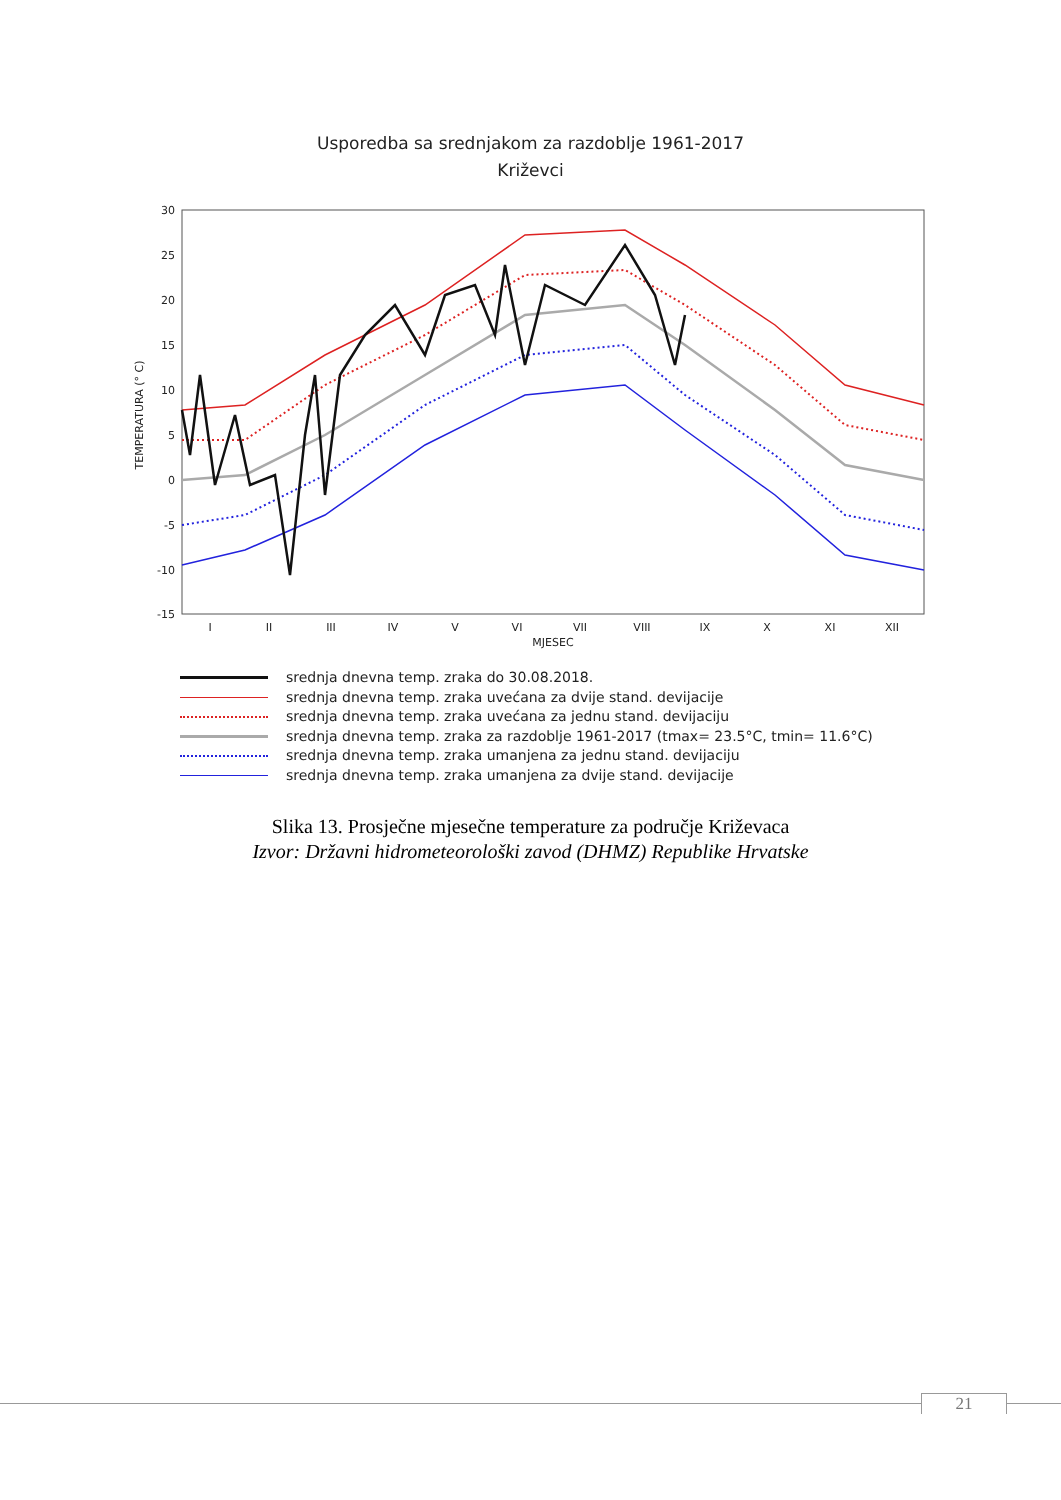Usporedba sa srednjakom za razdoblje 1961-2017
Križevci
30
25
20
15
10
5
0
-5
-10
-15
TEMPERATURA (° C)
I
II
III
IV
V
VI
VII
VIII
IX
X
XI
XII
MJESEC
srednja dnevna temp. zraka do 30.08.2018.
srednja dnevna temp. zraka uvećana za dvije stand. devijacije
srednja dnevna temp. zraka uvećana za jednu stand. devijaciju
srednja dnevna temp. zraka za razdoblje 1961-2017 (tmax= 23.5°C, tmin= 11.6°C)
srednja dnevna temp. zraka umanjena za jednu stand. devijaciju
srednja dnevna temp. zraka umanjena za dvije stand. devijacije
Slika 13. Prosječne mjesečne temperature za područje Križevaca
Izvor: Državni hidrometeorološki zavod (DHMZ) Republike Hrvatske
21